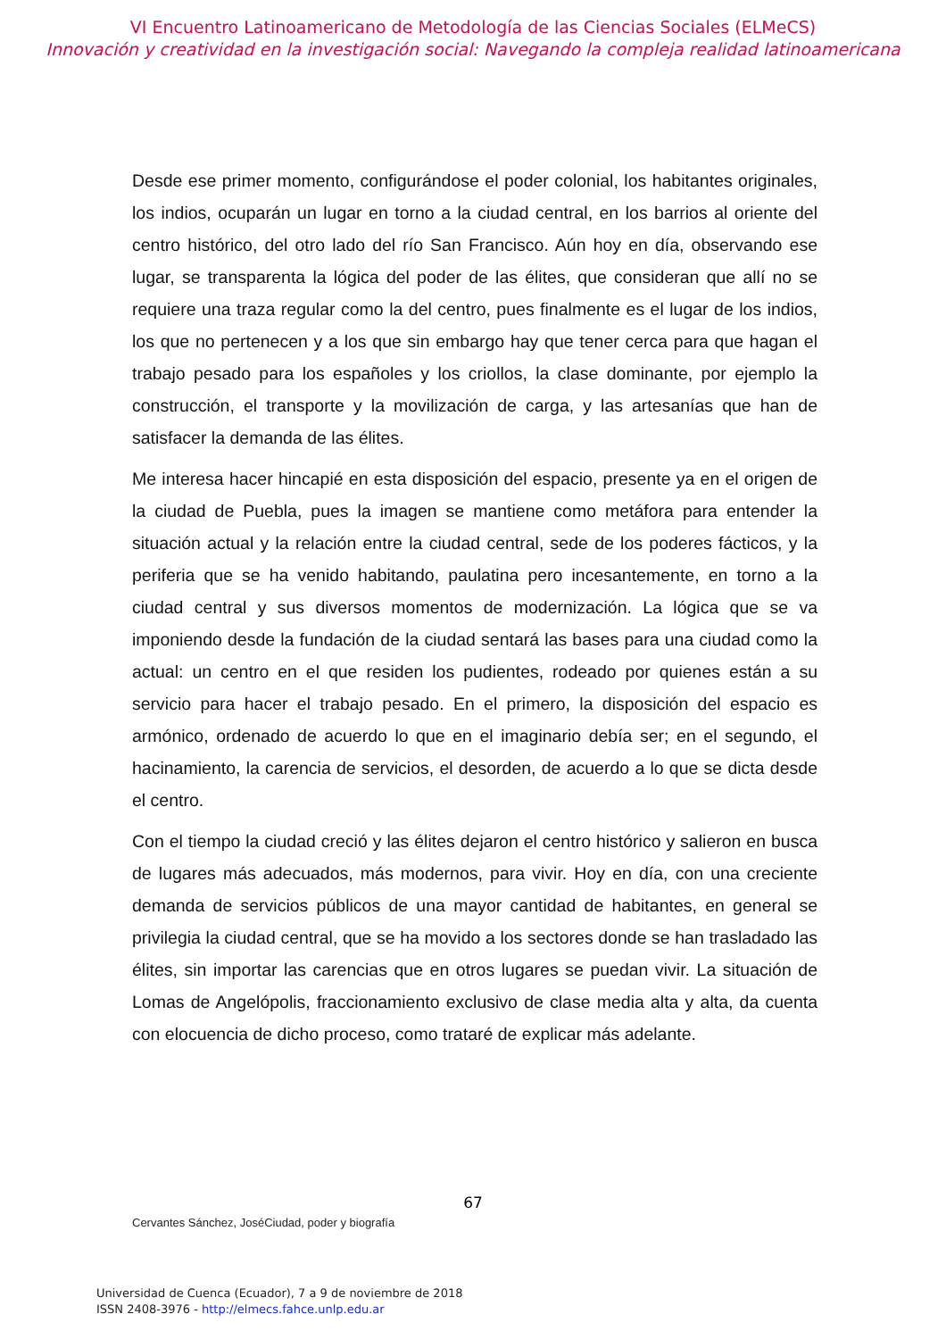VI Encuentro Latinoamericano de Metodología de las Ciencias Sociales (ELMeCS)
Innovación y creatividad en la investigación social: Navegando la compleja realidad latinoamericana
Desde ese primer momento, configurándose el poder colonial, los habitantes originales, los indios, ocuparán un lugar en torno a la ciudad central, en los barrios al oriente del centro histórico, del otro lado del río San Francisco. Aún hoy en día, observando ese lugar, se transparenta la lógica del poder de las élites, que consideran que allí no se requiere una traza regular como la del centro, pues finalmente es el lugar de los indios, los que no pertenecen y a los que sin embargo hay que tener cerca para que hagan el trabajo pesado para los españoles y los criollos, la clase dominante, por ejemplo la construcción, el transporte y la movilización de carga, y las artesanías que han de satisfacer la demanda de las élites.
Me interesa hacer hincapié en esta disposición del espacio, presente ya en el origen de la ciudad de Puebla, pues la imagen se mantiene como metáfora para entender la situación actual y la relación entre la ciudad central, sede de los poderes fácticos, y la periferia que se ha venido habitando, paulatina pero incesantemente, en torno a la ciudad central y sus diversos momentos de modernización. La lógica que se va imponiendo desde la fundación de la ciudad sentará las bases para una ciudad como la actual: un centro en el que residen los pudientes, rodeado por quienes están a su servicio para hacer el trabajo pesado. En el primero, la disposición del espacio es armónico, ordenado de acuerdo lo que en el imaginario debía ser; en el segundo, el hacinamiento, la carencia de servicios, el desorden, de acuerdo a lo que se dicta desde el centro.
Con el tiempo la ciudad creció y las élites dejaron el centro histórico y salieron en busca de lugares más adecuados, más modernos, para vivir. Hoy en día, con una creciente demanda de servicios públicos de una mayor cantidad de habitantes, en general se privilegia la ciudad central, que se ha movido a los sectores donde se han trasladado las élites, sin importar las carencias que en otros lugares se puedan vivir. La situación de Lomas de Angelópolis, fraccionamiento exclusivo de clase media alta y alta, da cuenta con elocuencia de dicho proceso, como trataré de explicar más adelante.
67
Cervantes Sánchez, JoséCiudad, poder y biografía
Universidad de Cuenca (Ecuador), 7 a 9 de noviembre de 2018
ISSN 2408-3976 - http://elmecs.fahce.unlp.edu.ar